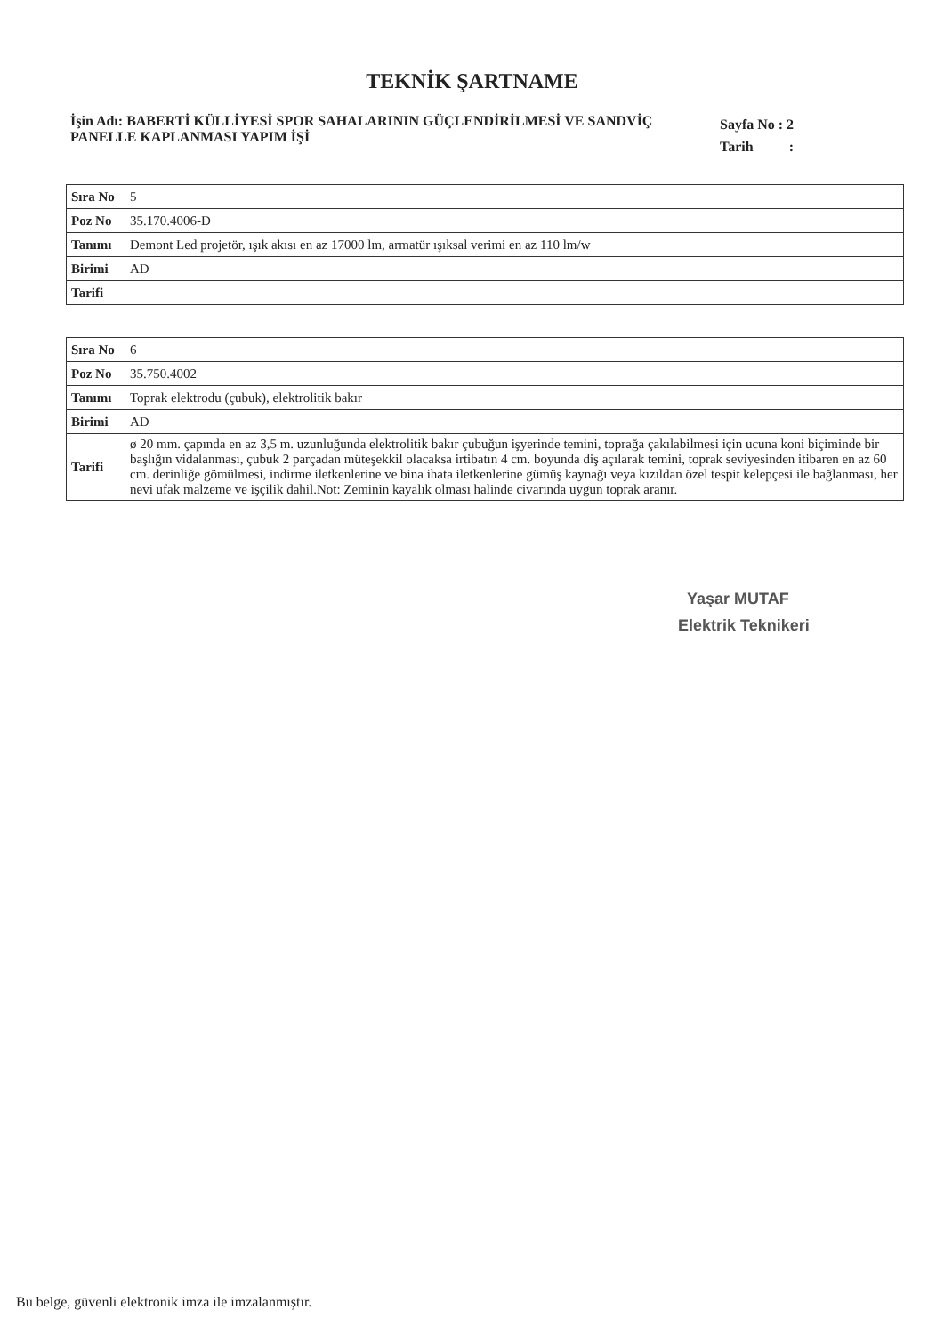TEKNİK ŞARTNAME
İşin Adı: BABERTİ KÜLLİYESİ SPOR SAHALARININ GÜÇLENDİRİLMESİ VE SANDVİÇ PANELLE KAPLANMASI YAPIM İŞİ
Sayfa No : 2
Tarih :
| Sıra No | 5 |
| Poz No | 35.170.4006-D |
| Tanımı | Demont Led projetör, ışık akısı en az 17000 lm, armatür ışıksal verimi en az 110 lm/w |
| Birimi | AD |
| Tarifi | |
| Sıra No | 6 |
| Poz No | 35.750.4002 |
| Tanımı | Toprak elektrodu (çubuk), elektrolitik bakır |
| Birimi | AD |
| Tarifi | ø 20 mm. çapında en az 3,5 m. uzunluğunda elektrolitik bakır çubuğun işyerinde temini, toprağa çakılabilmesi için ucuna koni biçiminde bir başlığın vidalanması, çubuk 2 parçadan müteşekkil olacaksa irtibatın 4 cm. boyunda diş açılarak temini, toprak seviyesinden itibaren en az 60 cm. derinliğe gömülmesi, indirme iletkenlerine ve bina ihata iletkenlerine gümüş kaynağı veya kızıldan özel tespit kelepçesi ile bağlanması, her nevi ufak malzeme ve işçilik dahil.Not: Zeminin kayalık olması halinde civarında uygun toprak aranır. |
Yaşar MUTAF
Elektrik Teknikeri
Bu belge, güvenli elektronik imza ile imzalanmıştır.